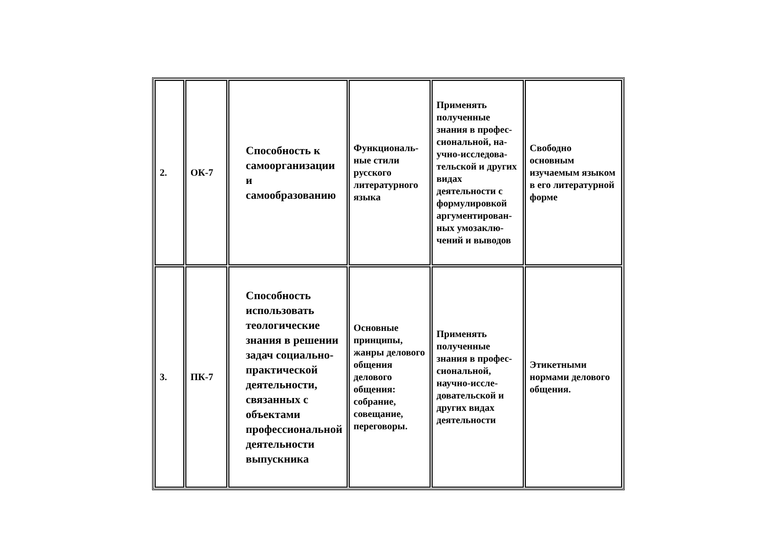| 2. | ОК-7 | Способность к самоорганизации и самообразованию | Функциональ-ные стили русского литературного языка | Применять полученные знания в профес-сиональной, на-учно-исследова-тельской и других видах деятельности с формулировкой аргументирован-ных умозаклю-чений и выводов | Свободно основным изучаемым языком в его литературной форме |
| 3. | ПК-7 | Способность использовать теологические знания в решении задач социально-практической деятельности, связанных с объектами профессиональной деятельности выпускника | Основные принципы, жанры делового общения делового общения: собрание, совещание, переговоры. | Применять полученные знания в профес-сиональной, научно-иссле-довательской и других видах деятельности | Этикетными нормами делового общения. |